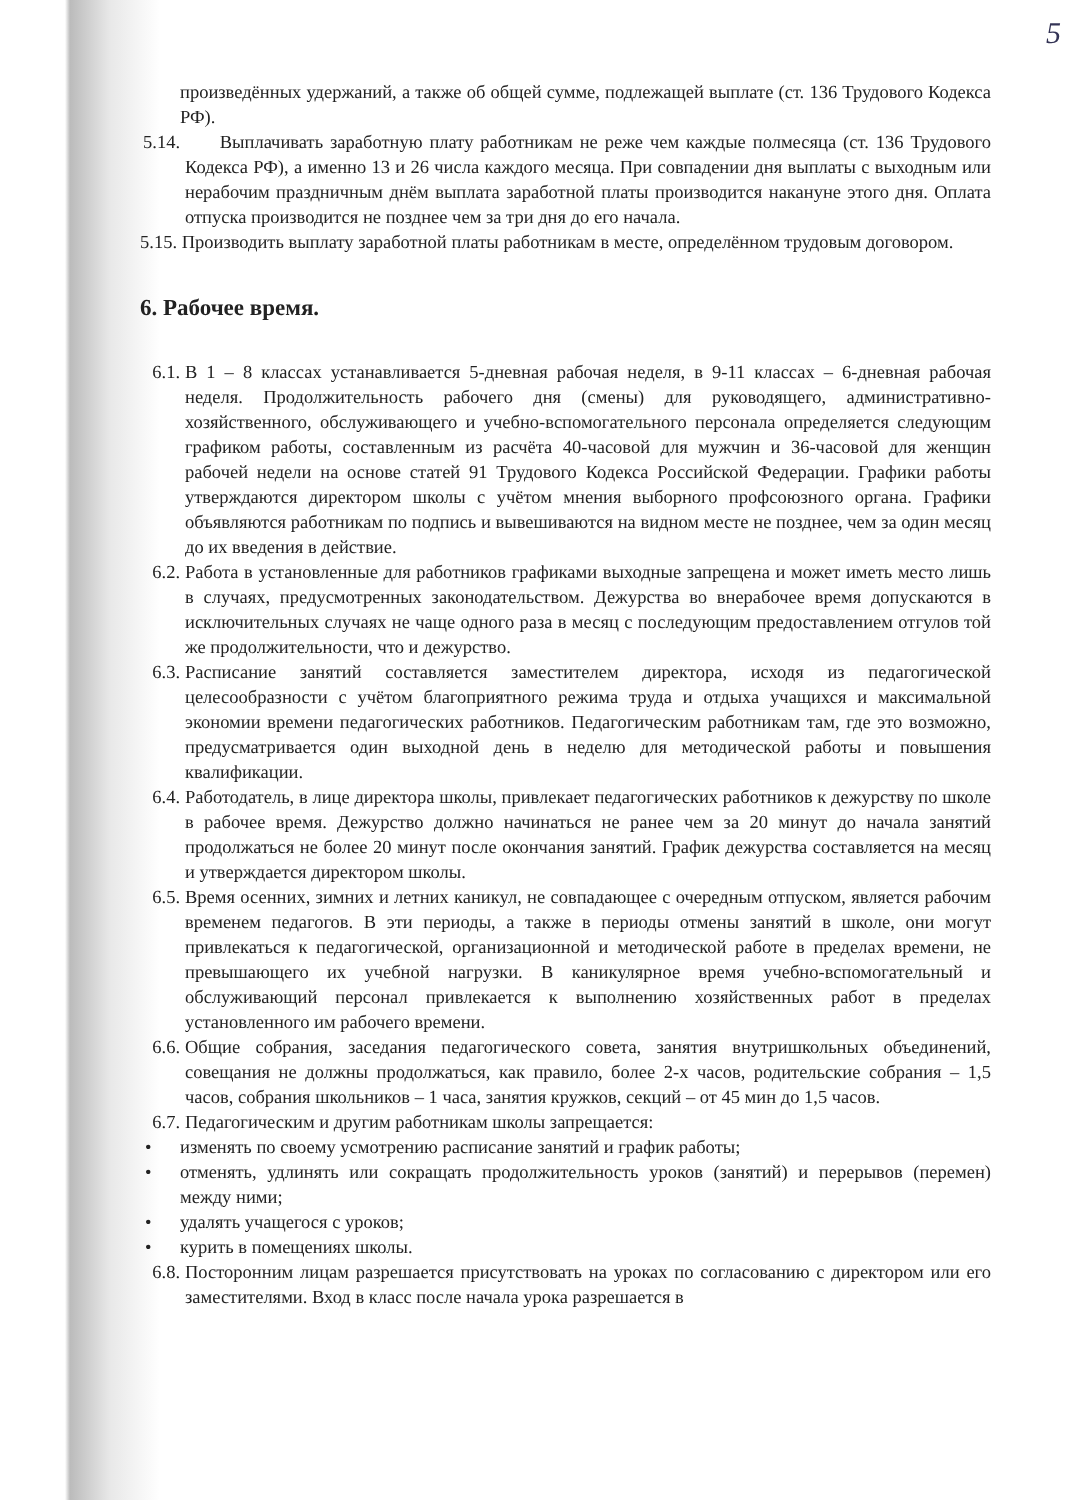5
произведённых удержаний, а также об общей сумме, подлежащей выплате (ст. 136 Трудового Кодекса РФ).
5.14. Выплачивать заработную плату работникам не реже чем каждые полмесяца (ст. 136 Трудового Кодекса РФ), а именно 13 и 26 числа каждого месяца. При совпадении дня выплаты с выходным или нерабочим праздничным днём выплата заработной платы производится накануне этого дня. Оплата отпуска производится не позднее чем за три дня до его начала.
5.15. Производить выплату заработной платы работникам в месте, определённом трудовым договором.
6. Рабочее время.
6.1. В 1 – 8 классах устанавливается 5-дневная рабочая неделя, в 9-11 классах – 6-дневная рабочая неделя. Продолжительность рабочего дня (смены) для руководящего, административно-хозяйственного, обслуживающего и учебно-вспомогательного персонала определяется следующим графиком работы, составленным из расчёта 40-часовой для мужчин и 36-часовой для женщин рабочей недели на основе статей 91 Трудового Кодекса Российской Федерации. Графики работы утверждаются директором школы с учётом мнения выборного профсоюзного органа. Графики объявляются работникам по подпись и вывешиваются на видном месте не позднее, чем за один месяц до их введения в действие.
6.2. Работа в установленные для работников графиками выходные запрещена и может иметь место лишь в случаях, предусмотренных законодательством. Дежурства во внерабочее время допускаются в исключительных случаях не чаще одного раза в месяц с последующим предоставлением отгулов той же продолжительности, что и дежурство.
6.3. Расписание занятий составляется заместителем директора, исходя из педагогической целесообразности с учётом благоприятного режима труда и отдыха учащихся и максимальной экономии времени педагогических работников. Педагогическим работникам там, где это возможно, предусматривается один выходной день в неделю для методической работы и повышения квалификации.
6.4. Работодатель, в лице директора школы, привлекает педагогических работников к дежурству по школе в рабочее время. Дежурство должно начинаться не ранее чем за 20 минут до начала занятий продолжаться не более 20 минут после окончания занятий. График дежурства составляется на месяц и утверждается директором школы.
6.5. Время осенних, зимних и летних каникул, не совпадающее с очередным отпуском, является рабочим временем педагогов. В эти периоды, а также в периоды отмены занятий в школе, они могут привлекаться к педагогической, организационной и методической работе в пределах времени, не превышающего их учебной нагрузки. В каникулярное время учебно-вспомогательный и обслуживающий персонал привлекается к выполнению хозяйственных работ в пределах установленного им рабочего времени.
6.6. Общие собрания, заседания педагогического совета, занятия внутришкольных объединений, совещания не должны продолжаться, как правило, более 2-х часов, родительские собрания – 1,5 часов, собрания школьников – 1 часа, занятия кружков, секций – от 45 мин до 1,5 часов.
6.7. Педагогическим и другим работникам школы запрещается:
• изменять по своему усмотрению расписание занятий и график работы;
• отменять, удлинять или сокращать продолжительность уроков (занятий) и перерывов (перемен) между ними;
• удалять учащегося с уроков;
• курить в помещениях школы.
6.8. Посторонним лицам разрешается присутствовать на уроках по согласованию с директором или его заместителями. Вход в класс после начала урока разрешается в